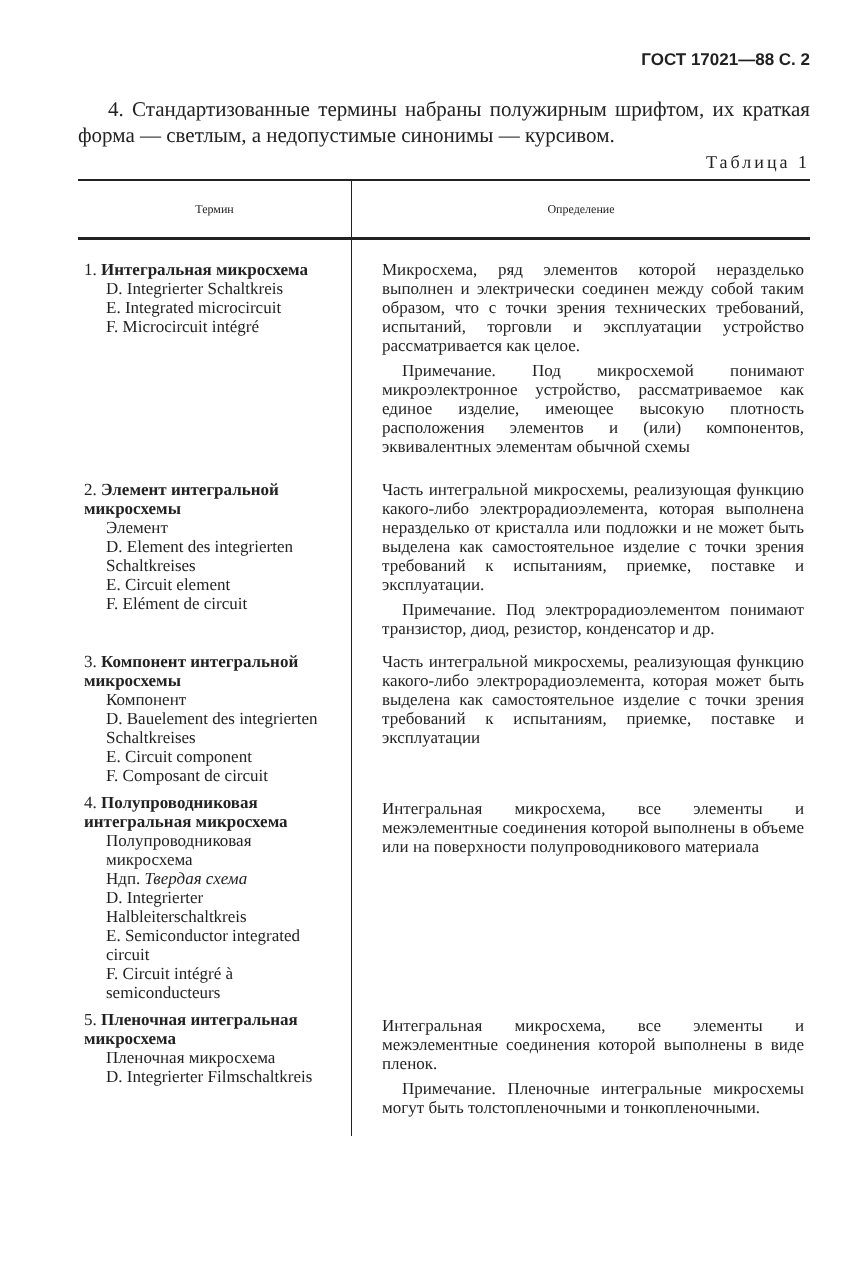ГОСТ 17021—88 С. 2
4. Стандартизованные термины набраны полужирным шрифтом, их краткая форма — светлым, а недопустимые синонимы — курсивом.
Таблица 1
| Термин | Определение |
| --- | --- |
| 1. Интегральная микросхема D. Integrierter Schaltkreis E. Integrated microcircuit F. Microcircuit intégré | Микросхема, ряд элементов которой неразделько выполнен и электрически соединен между собой таким образом, что с точки зрения технических требований, испытаний, торговли и эксплуатации устройство рассматривается как целое. Примечание. Под микросхемой понимают микроэлектронное устройство, рассматриваемое как единое изделие, имеющее высокую плотность расположения элементов и (или) компонентов, эквивалентных элементам обычной схемы |
| 2. Элемент интегральной микросхемы Элемент D. Element des integrierten Schaltkreises E. Circuit element F. Elément de circuit | Часть интегральной микросхемы, реализующая функцию какого-либо электрорадиоэлемента, которая выполнена неразделько от кристалла или подложки и не может быть выделена как самостоятельное изделие с точки зрения требований к испытаниям, приемке, поставке и эксплуатации. Примечание. Под электрорадиоэлементом понимают транзистор, диод, резистор, конденсатор и др. |
| 3. Компонент интегральной микросхемы Компонент D. Bauelement des integrierten Schaltkreises E. Circuit component F. Composant de circuit | Часть интегральной микросхемы, реализующая функцию какого-либо электрорадиоэлемента, которая может быть выделена как самостоятельное изделие с точки зрения требований к испытаниям, приемке, поставке и эксплуатации |
| 4. Полупроводниковая интегральная микросхема Полупроводниковая микросхема Ндп. Твердая схема D. Integrierter Halbleiterschaltkreis E. Semiconductor integrated circuit F. Circuit intégré à semiconducteurs | Интегральная микросхема, все элементы и межэлементные соединения которой выполнены в объеме или на поверхности полупроводникового материала |
| 5. Пленочная интегральная микросхема Пленочная микросхема D. Integrierter Filmschaltkreis | Интегральная микросхема, все элементы и межэлементные соединения которой выполнены в виде пленок. Примечание. Пленочные интегральные микросхемы могут быть толстопленочными и тонкопленочными. |